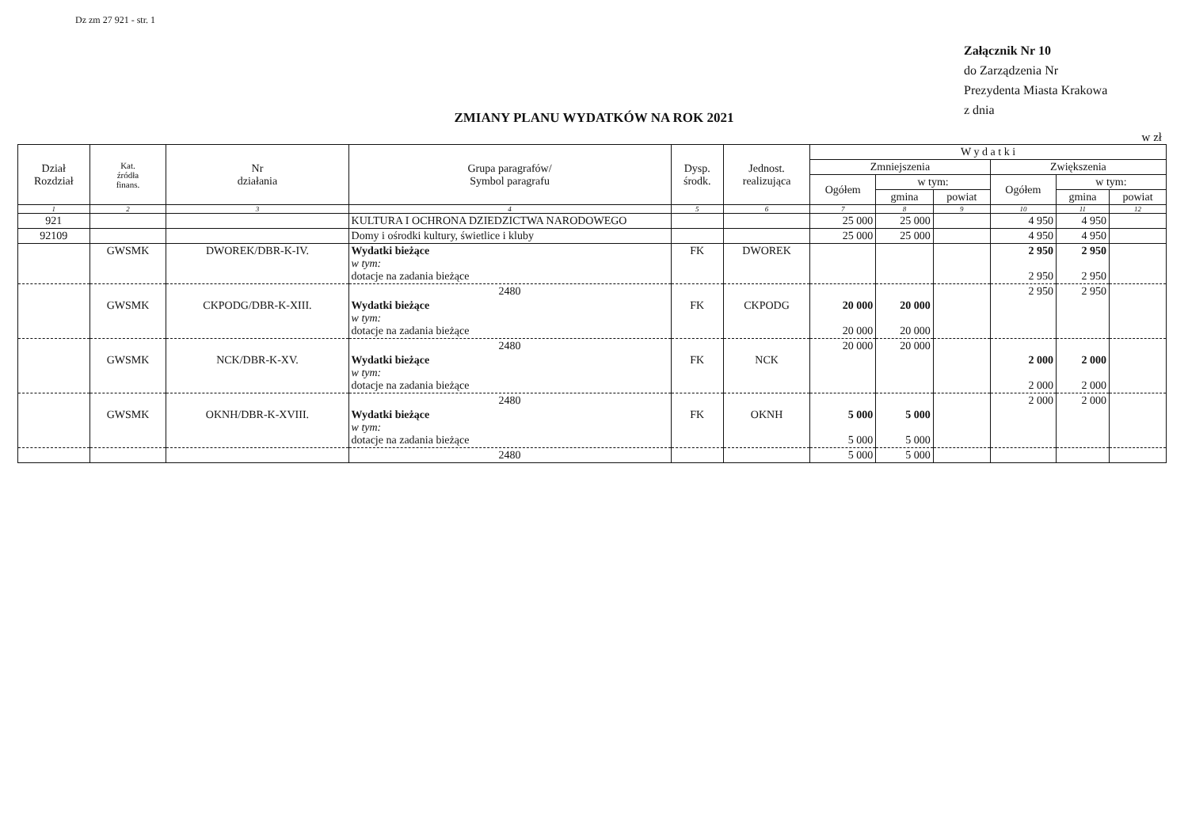Dz zm 27 921 - str. 1
Załącznik Nr 10
do Zarządzenia Nr
Prezydenta Miasta Krakowa
z dnia
ZMIANY PLANU WYDATKÓW NA ROK 2021
w zł
| Dział Rozdział | Kat. źródła finans. | Nr działania | Grupa paragrafów/ Symbol paragrafu | Dysp. środk. | Jednost. realizująca | W y d a t k i | | | | | |
| --- | --- | --- | --- | --- | --- | --- | --- | --- | --- | --- | --- |
| | | | | | | Zmniejszenia | | | Zwiększenia | | |
| | | | | | | Ogółem | w tym: | | Ogółem | w tym: | |
| | | | | | | | gmina | powiat | | gmina | powiat |
| 1 | 2 | 3 | 4 | 5 | 6 | 7 | 8 | 9 | 10 | 11 | 12 |
| 921 | | | KULTURA I OCHRONA DZIEDZICTWA NARODOWEGO | | | 25 000 | 25 000 | | 4 950 | 4 950 | |
| 92109 | | | Domy i ośrodki kultury, świetlice i kluby | | | 25 000 | 25 000 | | 4 950 | 4 950 | |
| | GWSMK | DWOREK/DBR-K-IV. | Wydatki bieżące w tym: dotacje na zadania bieżące | FK | DWOREK | | | | 2 950 2 950 | 2 950 2 950 | |
| | | | 2480 | | | | | | 2 950 | 2 950 | |
| | GWSMK | CKPODG/DBR-K-XIII. | Wydatki bieżące w tym: dotacje na zadania bieżące | FK | CKPODG | 20 000 20 000 | 20 000 20 000 | | | | |
| | | | 2480 | | | 20 000 | 20 000 | | | | |
| | GWSMK | NCK/DBR-K-XV. | Wydatki bieżące w tym: dotacje na zadania bieżące | FK | NCK | | | | 2 000 2 000 | 2 000 2 000 | |
| | | | 2480 | | | | | | 2 000 | 2 000 | |
| | GWSMK | OKNH/DBR-K-XVIII. | Wydatki bieżące w tym: dotacje na zadania bieżące | FK | OKNH | 5 000 5 000 | 5 000 5 000 | | | | |
| | | | 2480 | | | 5 000 | 5 000 | | | | |